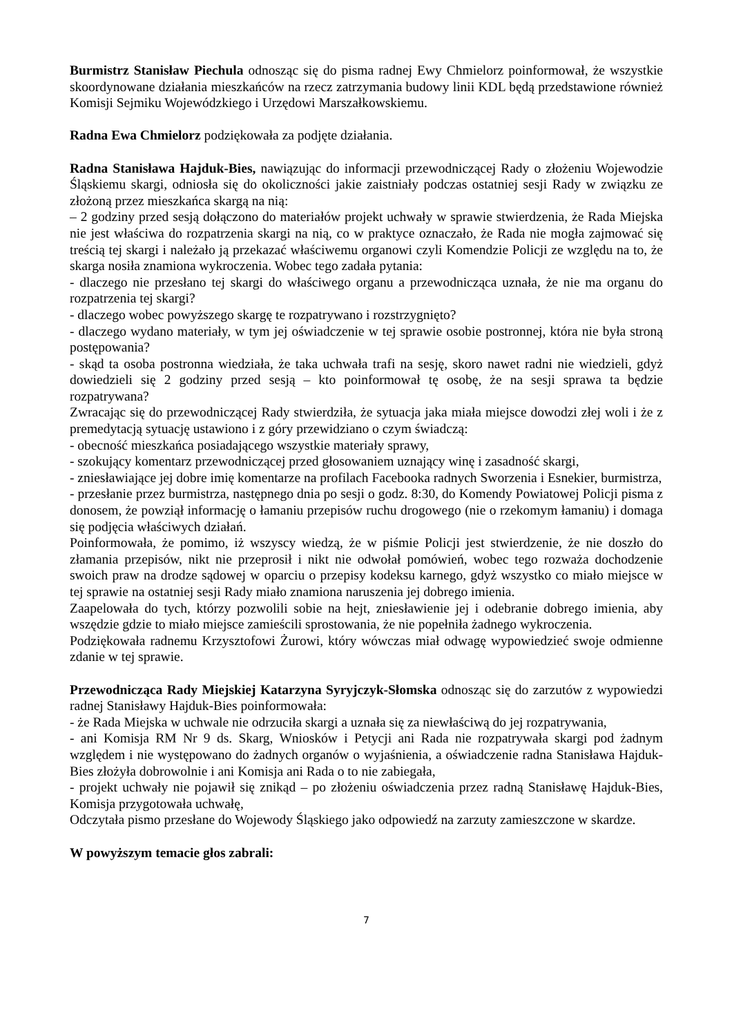Burmistrz Stanisław Piechula odnosząc się do pisma radnej Ewy Chmielorz poinformował, że wszystkie skoordynowane działania mieszkańców na rzecz zatrzymania budowy linii KDL będą przedstawione również Komisji Sejmiku Wojewódzkiego i Urzędowi Marszałkowskiemu.
Radna Ewa Chmielorz podziękowała za podjęte działania.
Radna Stanisława Hajduk-Bies, nawiązując do informacji przewodniczącej Rady o złożeniu Wojewodzie Śląskiemu skargi, odniosła się do okoliczności jakie zaistniały podczas ostatniej sesji Rady w związku ze złożoną przez mieszkańca skargą na nią:
– 2 godziny przed sesją dołączono do materiałów projekt uchwały w sprawie stwierdzenia, że Rada Miejska nie jest właściwa do rozpatrzenia skargi na nią, co w praktyce oznaczało, że Rada nie mogła zajmować się treścią tej skargi i należało ją przekazać właściwemu organowi czyli Komendzie Policji ze względu na to, że skarga nosiła znamiona wykroczenia. Wobec tego zadała pytania:
- dlaczego nie przesłano tej skargi do właściwego organu a przewodnicząca uznała, że nie ma organu do rozpatrzenia tej skargi?
- dlaczego wobec powyższego skargę te rozpatrywano i rozstrzygnięto?
- dlaczego wydano materiały, w tym jej oświadczenie w tej sprawie osobie postronnej, która nie była stroną postępowania?
- skąd ta osoba postronna wiedziała, że taka uchwała trafi na sesję, skoro nawet radni nie wiedzieli, gdyż dowiedzieli się 2 godziny przed sesją – kto poinformował tę osobę, że na sesji sprawa ta będzie rozpatrywana?
Zwracając się do przewodniczącej Rady stwierdziła, że sytuacja jaka miała miejsce dowodzi złej woli i że z premedytacją sytuację ustawiono i z góry przewidziano o czym świadczą:
- obecność mieszkańca posiadającego wszystkie materiały sprawy,
- szokujący komentarz przewodniczącej przed głosowaniem uznający winę i zasadność skargi,
- zniesławiające jej dobre imię komentarze na profilach Facebooka radnych Sworzenia i Esnekier, burmistrza,
- przesłanie przez burmistrza, następnego dnia po sesji o godz. 8:30, do Komendy Powiatowej Policji pisma z donosem, że powziął informację o łamaniu przepisów ruchu drogowego (nie o rzekomym łamaniu) i domaga się podjęcia właściwych działań.
Poinformowała, że pomimo, iż wszyscy wiedzą, że w piśmie Policji jest stwierdzenie, że nie doszło do złamania przepisów, nikt nie przeprosił i nikt nie odwołał pomówień, wobec tego rozważa dochodzenie swoich praw na drodze sądowej w oparciu o przepisy kodeksu karnego, gdyż wszystko co miało miejsce w tej sprawie na ostatniej sesji Rady miało znamiona naruszenia jej dobrego imienia.
Zaapelowała do tych, którzy pozwolili sobie na hejt, zniesławienie jej i odebranie dobrego imienia, aby wszędzie gdzie to miało miejsce zamieścili sprostowania, że nie popełniła żadnego wykroczenia.
Podziękowała radnemu Krzysztofowi Żurowi, który wówczas miał odwagę wypowiedzieć swoje odmienne zdanie w tej sprawie.
Przewodnicząca Rady Miejskiej Katarzyna Syryjczyk-Słomska odnosząc się do zarzutów z wypowiedzi radnej Stanisławy Hajduk-Bies poinformowała:
- że Rada Miejska w uchwale nie odrzuciła skargi a uznała się za niewłaściwą do jej rozpatrywania,
- ani Komisja RM Nr 9 ds. Skarg, Wniosków i Petycji ani Rada nie rozpatrywała skargi pod żadnym względem i nie występowano do żadnych organów o wyjaśnienia, a oświadczenie radna Stanisława Hajduk-Bies złożyła dobrowolnie i ani Komisja ani Rada o to nie zabiegała,
- projekt uchwały nie pojawił się znikąd – po złożeniu oświadczenia przez radną Stanisławę Hajduk-Bies, Komisja przygotowała uchwałę,
Odczytała pismo przesłane do Wojewody Śląskiego jako odpowiedź na zarzuty zamieszczone w skardze.
W powyższym temacie głos zabrali:
7